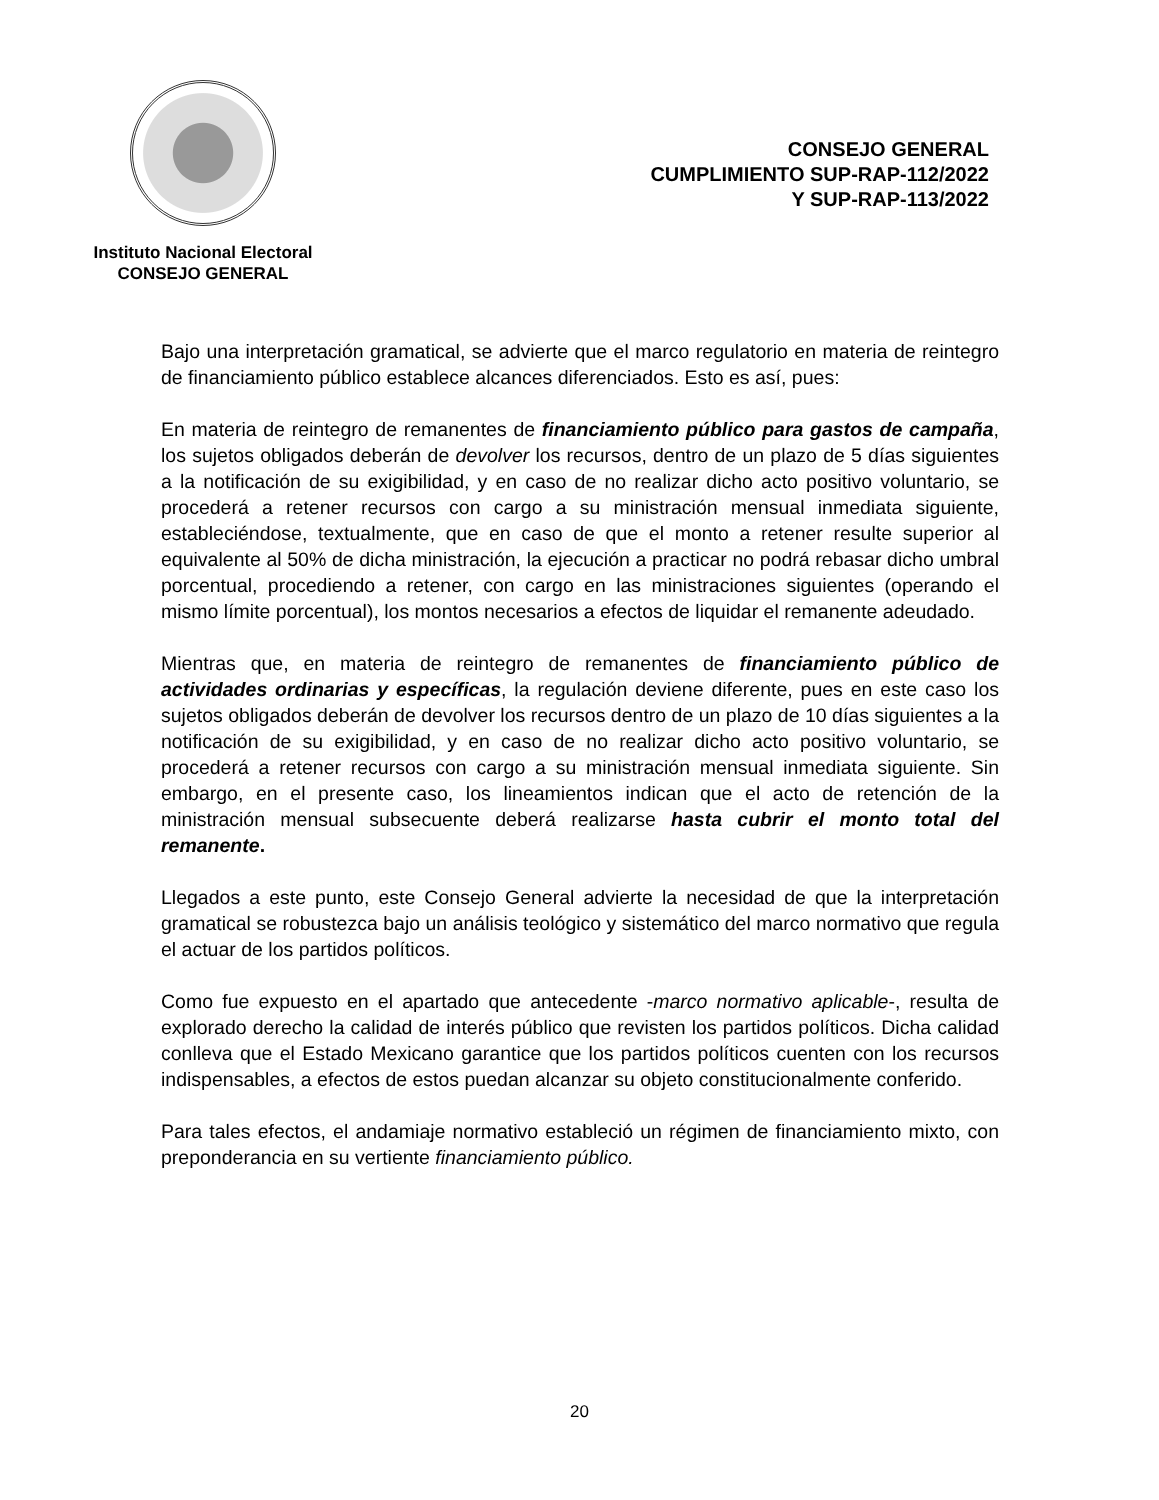Instituto Nacional Electoral
CONSEJO GENERAL
CONSEJO GENERAL
CUMPLIMIENTO SUP-RAP-112/2022
Y SUP-RAP-113/2022
Bajo una interpretación gramatical, se advierte que el marco regulatorio en materia de reintegro de financiamiento público establece alcances diferenciados. Esto es así, pues:
En materia de reintegro de remanentes de financiamiento público para gastos de campaña, los sujetos obligados deberán de devolver los recursos, dentro de un plazo de 5 días siguientes a la notificación de su exigibilidad, y en caso de no realizar dicho acto positivo voluntario, se procederá a retener recursos con cargo a su ministración mensual inmediata siguiente, estableciéndose, textualmente, que en caso de que el monto a retener resulte superior al equivalente al 50% de dicha ministración, la ejecución a practicar no podrá rebasar dicho umbral porcentual, procediendo a retener, con cargo en las ministraciones siguientes (operando el mismo límite porcentual), los montos necesarios a efectos de liquidar el remanente adeudado.
Mientras que, en materia de reintegro de remanentes de financiamiento público de actividades ordinarias y específicas, la regulación deviene diferente, pues en este caso los sujetos obligados deberán de devolver los recursos dentro de un plazo de 10 días siguientes a la notificación de su exigibilidad, y en caso de no realizar dicho acto positivo voluntario, se procederá a retener recursos con cargo a su ministración mensual inmediata siguiente. Sin embargo, en el presente caso, los lineamientos indican que el acto de retención de la ministración mensual subsecuente deberá realizarse hasta cubrir el monto total del remanente.
Llegados a este punto, este Consejo General advierte la necesidad de que la interpretación gramatical se robustezca bajo un análisis teológico y sistemático del marco normativo que regula el actuar de los partidos políticos.
Como fue expuesto en el apartado que antecedente -marco normativo aplicable-, resulta de explorado derecho la calidad de interés público que revisten los partidos políticos. Dicha calidad conlleva que el Estado Mexicano garantice que los partidos políticos cuenten con los recursos indispensables, a efectos de estos puedan alcanzar su objeto constitucionalmente conferido.
Para tales efectos, el andamiaje normativo estableció un régimen de financiamiento mixto, con preponderancia en su vertiente financiamiento público.
20